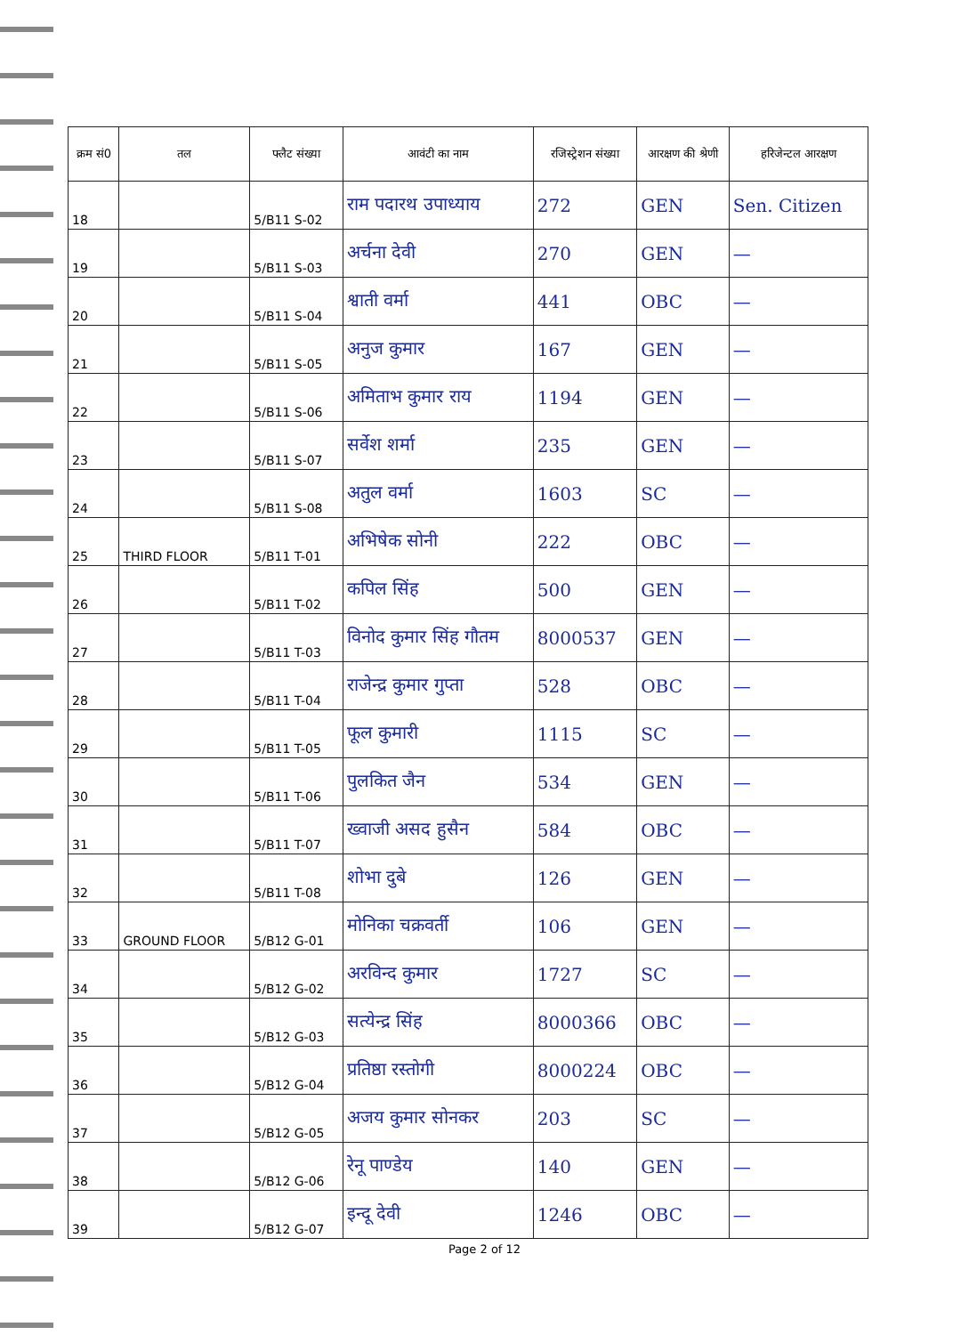| क्रम सं0 | तल | फ्लैट संख्या | आवंटी का नाम | रजिस्ट्रेशन संख्या | आरक्षण की श्रेणी | हरिजेन्टल आरक्षण |
| --- | --- | --- | --- | --- | --- | --- |
| 18 | | 5/B11 S-02 | राम पदारथ उपाध्याय | 272 | GEN | Sen. Citizen |
| 19 | | 5/B11 S-03 | अर्चना देवी | 270 | GEN | — |
| 20 | | 5/B11 S-04 | श्वाती वर्मा | 441 | OBC | — |
| 21 | | 5/B11 S-05 | अनुज कुमार | 167 | GEN | — |
| 22 | | 5/B11 S-06 | अमिताभ कुमार राय | 1194 | GEN | — |
| 23 | | 5/B11 S-07 | सर्वेश शर्मा | 235 | GEN | — |
| 24 | | 5/B11 S-08 | अतुल वर्मा | 1603 | SC | — |
| 25 | THIRD FLOOR | 5/B11 T-01 | अभिषेक सोनी | 222 | OBC | — |
| 26 | | 5/B11 T-02 | कपिल सिंह | 500 | GEN | — |
| 27 | | 5/B11 T-03 | विनोद कुमार सिंह गौतम | 8000537 | GEN | — |
| 28 | | 5/B11 T-04 | राजेन्द्र कुमार गुप्ता | 528 | OBC | — |
| 29 | | 5/B11 T-05 | फूल कुमारी | 1115 | SC | — |
| 30 | | 5/B11 T-06 | पुलकित जैन | 534 | GEN | — |
| 31 | | 5/B11 T-07 | ख्वाजी असद हुसैन | 584 | OBC | — |
| 32 | | 5/B11 T-08 | शोभा दुबे | 126 | GEN | — |
| 33 | GROUND FLOOR | 5/B12 G-01 | मोनिका चक्रवर्ती | 106 | GEN | — |
| 34 | | 5/B12 G-02 | अरविन्द कुमार | 1727 | SC | — |
| 35 | | 5/B12 G-03 | सत्येन्द्र सिंह | 8000366 | OBC | — |
| 36 | | 5/B12 G-04 | प्रतिष्ठा रस्तोगी | 8000224 | OBC | — |
| 37 | | 5/B12 G-05 | अजय कुमार सोनकर | 203 | SC | — |
| 38 | | 5/B12 G-06 | रेनू पाण्डेय | 140 | GEN | — |
| 39 | | 5/B12 G-07 | इन्दू देवी | 1246 | OBC | — |
Page 2 of 12